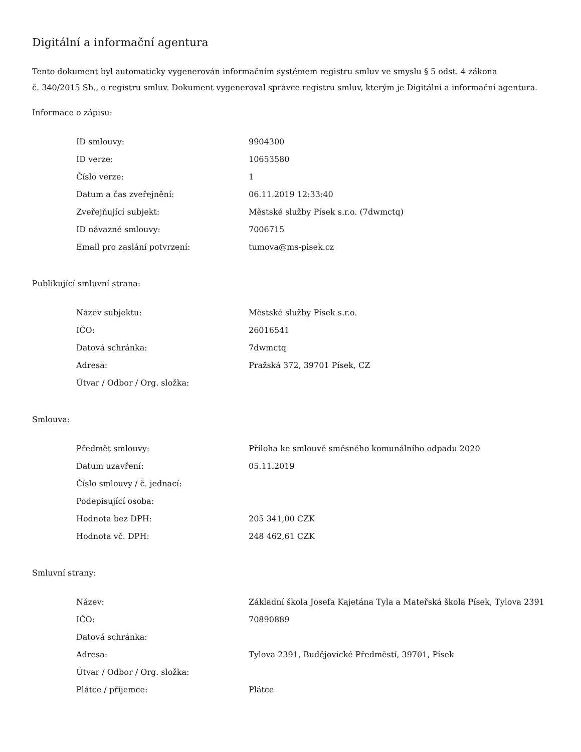Digitální a informační agentura
Tento dokument byl automaticky vygenerován informačním systémem registru smluv ve smyslu § 5 odst. 4 zákona
č. 340/2015 Sb., o registru smluv. Dokument vygeneroval správce registru smluv, kterým je Digitální a informační agentura.
Informace o zápisu:
| ID smlouvy: | 9904300 |
| ID verze: | 10653580 |
| Číslo verze: | 1 |
| Datum a čas zveřejnění: | 06.11.2019 12:33:40 |
| Zveřejňující subjekt: | Městské služby Písek s.r.o. (7dwmctq) |
| ID návazné smlouvy: | 7006715 |
| Email pro zaslání potvrzení: | tumova@ms-pisek.cz |
Publikující smluvní strana:
| Název subjektu: | Městské služby Písek s.r.o. |
| IČO: | 26016541 |
| Datová schránka: | 7dwmctq |
| Adresa: | Pražská 372, 39701 Písek, CZ |
| Útvar / Odbor / Org. složka: | |
Smlouva:
| Předmět smlouvy: | Příloha ke smlouvě směsného komunálního odpadu 2020 |
| Datum uzavření: | 05.11.2019 |
| Číslo smlouvy / č. jednací: | |
| Podepisující osoba: | |
| Hodnota bez DPH: | 205 341,00 CZK |
| Hodnota vč. DPH: | 248 462,61 CZK |
Smluvní strany:
| Název: | Základní škola Josefa Kajetána Tyla a Mateřská škola Písek, Tylova 2391 |
| IČO: | 70890889 |
| Datová schránka: | |
| Adresa: | Tylova 2391, Budějovické Předměstí, 39701, Písek |
| Útvar / Odbor / Org. složka: | |
| Plátce / příjemce: | Plátce |